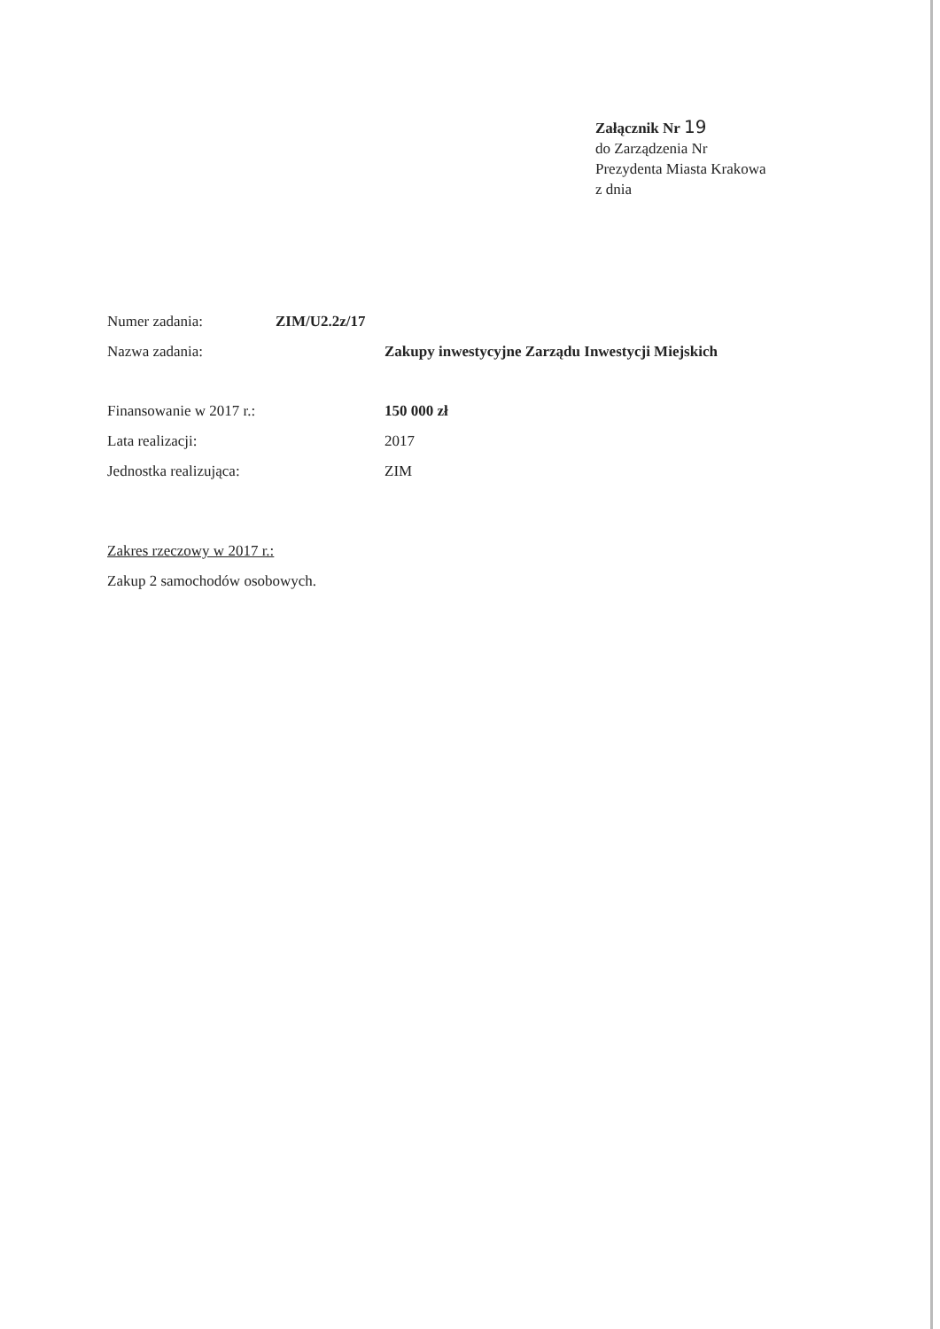Załącznik Nr 19
do Zarządzenia Nr
Prezydenta Miasta Krakowa
z dnia
Numer zadania: ZIM/U2.2z/17
Nazwa zadania: Zakupy inwestycyjne Zarządu Inwestycji Miejskich
Finansowanie w 2017 r.: 150 000 zł
Lata realizacji: 2017
Jednostka realizująca: ZIM
Zakres rzeczowy w 2017 r.:
Zakup 2 samochodów osobowych.